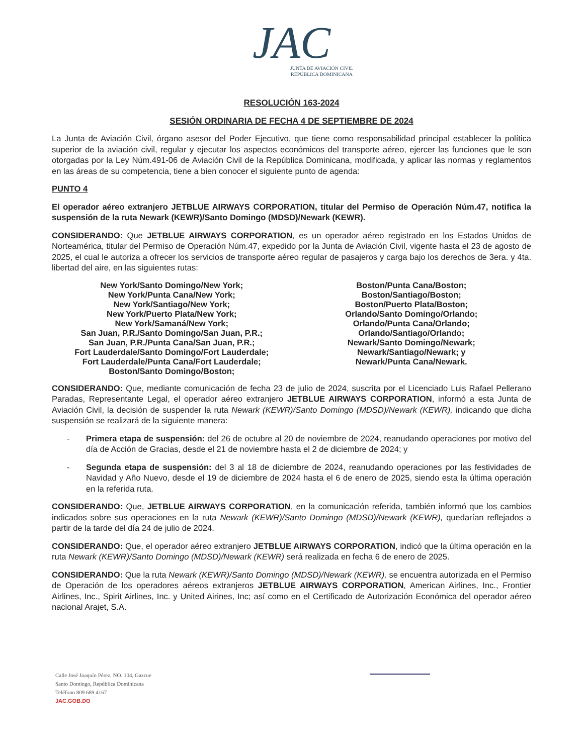JAC
JUNTA DE AVIACIÓN CIVIL
REPÚBLICA DOMINICANA
RESOLUCIÓN 163-2024
SESIÓN ORDINARIA DE FECHA 4 DE SEPTIEMBRE DE 2024
La Junta de Aviación Civil, órgano asesor del Poder Ejecutivo, que tiene como responsabilidad principal establecer la política superior de la aviación civil, regular y ejecutar los aspectos económicos del transporte aéreo, ejercer las funciones que le son otorgadas por la Ley Núm.491-06 de Aviación Civil de la República Dominicana, modificada, y aplicar las normas y reglamentos en las áreas de su competencia, tiene a bien conocer el siguiente punto de agenda:
PUNTO 4
El operador aéreo extranjero JETBLUE AIRWAYS CORPORATION, titular del Permiso de Operación Núm.47, notifica la suspensión de la ruta Newark (KEWR)/Santo Domingo (MDSD)/Newark (KEWR).
CONSIDERANDO: Que JETBLUE AIRWAYS CORPORATION, es un operador aéreo registrado en los Estados Unidos de Norteamérica, titular del Permiso de Operación Núm.47, expedido por la Junta de Aviación Civil, vigente hasta el 23 de agosto de 2025, el cual le autoriza a ofrecer los servicios de transporte aéreo regular de pasajeros y carga bajo los derechos de 3era. y 4ta. libertad del aire, en las siguientes rutas:
New York/Santo Domingo/New York;
New York/Punta Cana/New York;
New York/Santiago/New York;
New York/Puerto Plata/New York;
New York/Samaná/New York;
San Juan, P.R./Santo Domingo/San Juan, P.R.;
San Juan, P.R./Punta Cana/San Juan, P.R.;
Fort Lauderdale/Santo Domingo/Fort Lauderdale;
Fort Lauderdale/Punta Cana/Fort Lauderdale;
Boston/Santo Domingo/Boston;
Boston/Punta Cana/Boston;
Boston/Santiago/Boston;
Boston/Puerto Plata/Boston;
Orlando/Santo Domingo/Orlando;
Orlando/Punta Cana/Orlando;
Orlando/Santiago/Orlando;
Newark/Santo Domingo/Newark;
Newark/Santiago/Newark; y
Newark/Punta Cana/Newark.
CONSIDERANDO: Que, mediante comunicación de fecha 23 de julio de 2024, suscrita por el Licenciado Luis Rafael Pellerano Paradas, Representante Legal, el operador aéreo extranjero JETBLUE AIRWAYS CORPORATION, informó a esta Junta de Aviación Civil, la decisión de suspender la ruta Newark (KEWR)/Santo Domingo (MDSD)/Newark (KEWR), indicando que dicha suspensión se realizará de la siguiente manera:
- Primera etapa de suspensión: del 26 de octubre al 20 de noviembre de 2024, reanudando operaciones por motivo del día de Acción de Gracias, desde el 21 de noviembre hasta el 2 de diciembre de 2024; y
- Segunda etapa de suspensión: del 3 al 18 de diciembre de 2024, reanudando operaciones por las festividades de Navidad y Año Nuevo, desde el 19 de diciembre de 2024 hasta el 6 de enero de 2025, siendo esta la última operación en la referida ruta.
CONSIDERANDO: Que, JETBLUE AIRWAYS CORPORATION, en la comunicación referida, también informó que los cambios indicados sobre sus operaciones en la ruta Newark (KEWR)/Santo Domingo (MDSD)/Newark (KEWR), quedarían reflejados a partir de la tarde del día 24 de julio de 2024.
CONSIDERANDO: Que, el operador aéreo extranjero JETBLUE AIRWAYS CORPORATION, indicó que la última operación en la ruta Newark (KEWR)/Santo Domingo (MDSD)/Newark (KEWR) será realizada en fecha 6 de enero de 2025.
CONSIDERANDO: Que la ruta Newark (KEWR)/Santo Domingo (MDSD)/Newark (KEWR), se encuentra autorizada en el Permiso de Operación de los operadores aéreos extranjeros JETBLUE AIRWAYS CORPORATION, American Airlines, Inc., Frontier Airlines, Inc., Spirit Airlines, Inc. y United Airines, Inc; así como en el Certificado de Autorización Económica del operador aéreo nacional Arajet, S.A.
Calle José Joaquín Pérez, NO. 104, Gazcue
Santo Domingo, República Dominicana
Teléfono 809 689 4167
JAC.GOB.DO